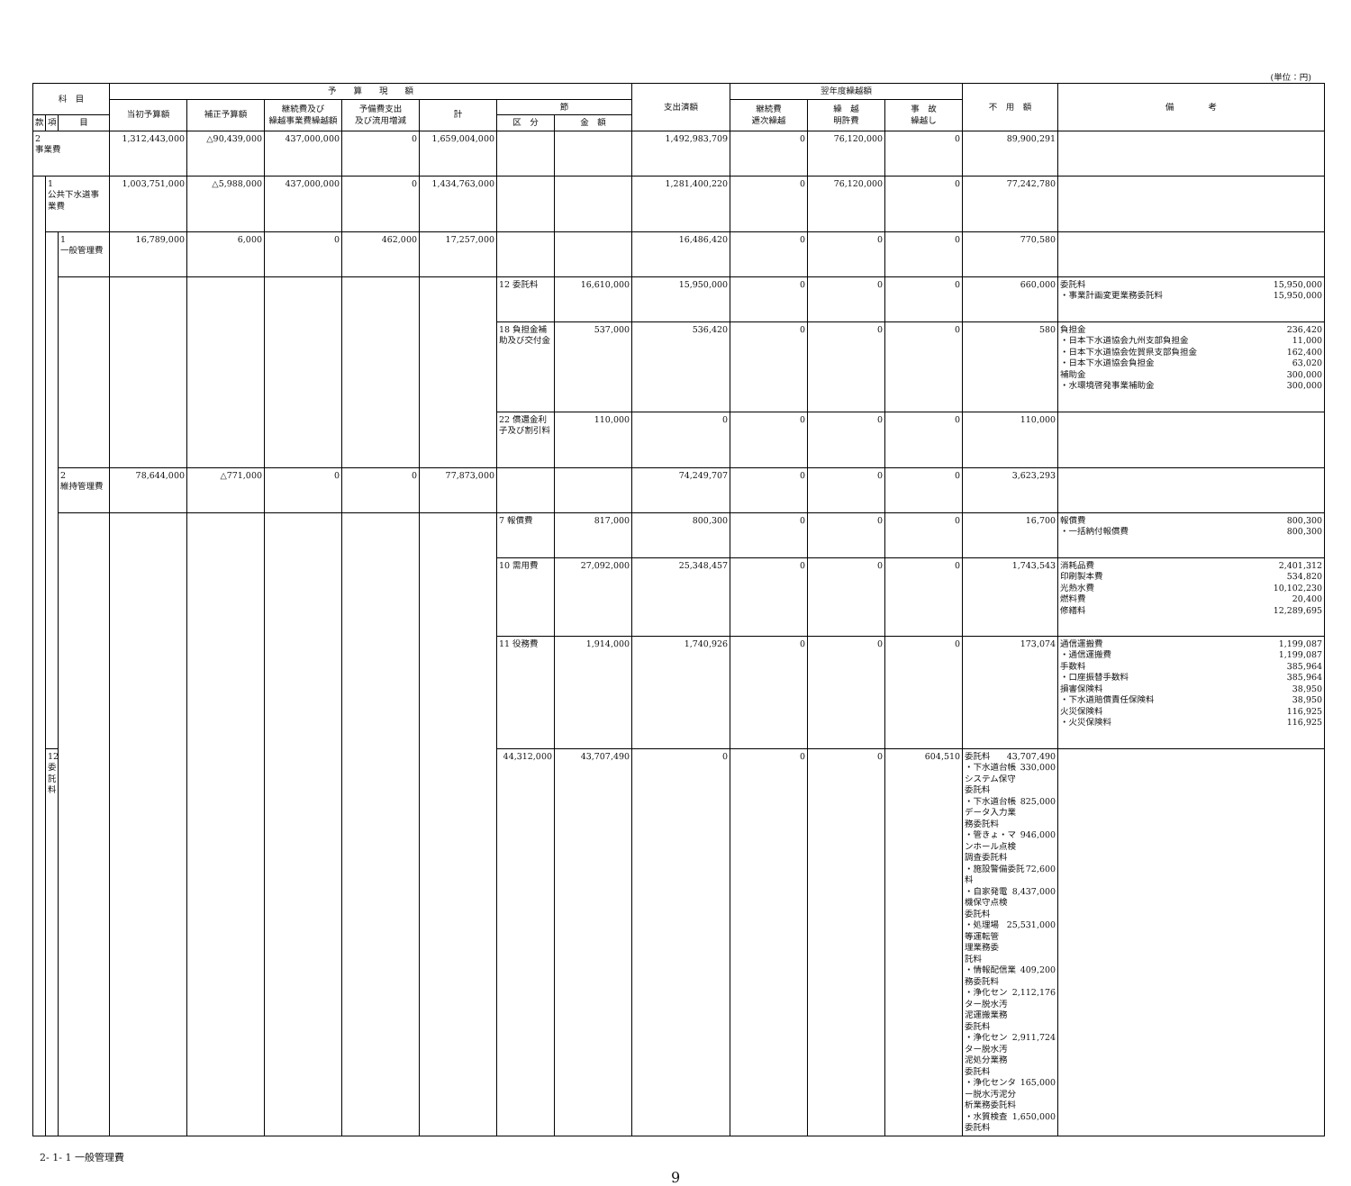(単位：円)
| 科 目 | | | 予 算 現 額 | | | | | | | 支出済額 | 翌年度繰越額 | | | 不 用 額 | 備 考 |
| --- | --- | --- | --- | --- | --- | --- | --- | --- | --- | --- | --- | --- | --- | --- | --- |
| | | | 当初予算額 | 補正予算額 | 継続費及び 繰越事業費繰越額 | 予備費支出 及び流用増減 | 計 | 節 | | | 継続費 逓次繰越 | 繰 越 明許費 | 事 故 繰越し | | |
| 款 | 項 | 目 | | | | | | 区 分 | 金 額 | | | | | | |
| 2 事業費 | | | 1,312,443,000 | △90,439,000 | 437,000,000 | 0 | 1,659,004,000 | | | 1,492,983,709 | 0 | 76,120,000 | 0 | 89,900,291 | |
| | 1 公共下水道事業費 | | 1,003,751,000 | △5,988,000 | 437,000,000 | 0 | 1,434,763,000 | | | 1,281,400,220 | 0 | 76,120,000 | 0 | 77,242,780 | |
| | | 1 一般管理費 | 16,789,000 | 6,000 | 0 | 462,000 | 17,257,000 | | | 16,486,420 | 0 | 0 | 0 | 770,580 | |
| | | | | | | | | 12 委託料 | 16,610,000 | 15,950,000 | 0 | 0 | 0 | 660,000 | 委託料 15,950,000 ・事業計画変更業務委託料 15,950,000 |
| | | | | | | | | 18 負担金補助及び交付金 | 537,000 | 536,420 | 0 | 0 | 0 | 580 | 負担金 236,420 ・日本下水道協会九州支部負担金 11,000 ・日本下水道協会佐賀県支部負担金 162,400 ・日本下水道協会負担金 63,020 補助金 300,000 ・水環境啓発事業補助金 300,000 |
| | | | | | | | | 22 償還金利子及び割引料 | 110,000 | 0 | 0 | 0 | 0 | 110,000 | |
| | | 2 維持管理費 | 78,644,000 | △771,000 | 0 | 0 | 77,873,000 | | | 74,249,707 | 0 | 0 | 0 | 3,623,293 | |
| | | | | | | | | 7 報償費 | 817,000 | 800,300 | 0 | 0 | 0 | 16,700 | 報償費 800,300 ・一括納付報償費 800,300 |
| | | | | | | | | 10 需用費 | 27,092,000 | 25,348,457 | 0 | 0 | 0 | 1,743,543 | 消耗品費 2,401,312 印刷製本費 534,820 光熱水費 10,102,230 燃料費 20,400 修繕料 12,289,695 |
| | | | | | | | | 11 役務費 | 1,914,000 | 1,740,926 | 0 | 0 | 0 | 173,074 | 通信運搬費 1,199,087 ・通信運搬費 1,199,087 手数料 385,964 ・口座振替手数料 385,964 損害保険料 38,950 ・下水道賠償責任保険料 38,950 火災保険料 116,925 ・火災保険料 116,925 |
| | 12 委託料 | | | | | | | 44,312,000 | 43,707,490 | 0 | 0 | 0 | 604,510 | 委託料 43,707,490 ・下水道台帳システム保守委託料 330,000 ・下水道台帳データ入力業務委託料 825,000 ・管きょ・マンホール点検調査委託料 946,000 ・施設警備委託料 72,600 ・自家発電機保守点検委託料 8,437,000 ・処理場等運転管理業務委託料 25,531,000 ・情報配信業務委託料 409,200 ・浄化センター脱水汚泥運搬業務委託料 2,112,176 ・浄化センター脱水汚泥処分業務委託料 2,911,724 ・浄化センター脱水汚泥分析業務委託料 165,000 ・水質検査委託料 1,650,000 | |
2- 1- 1 一般管理費
9